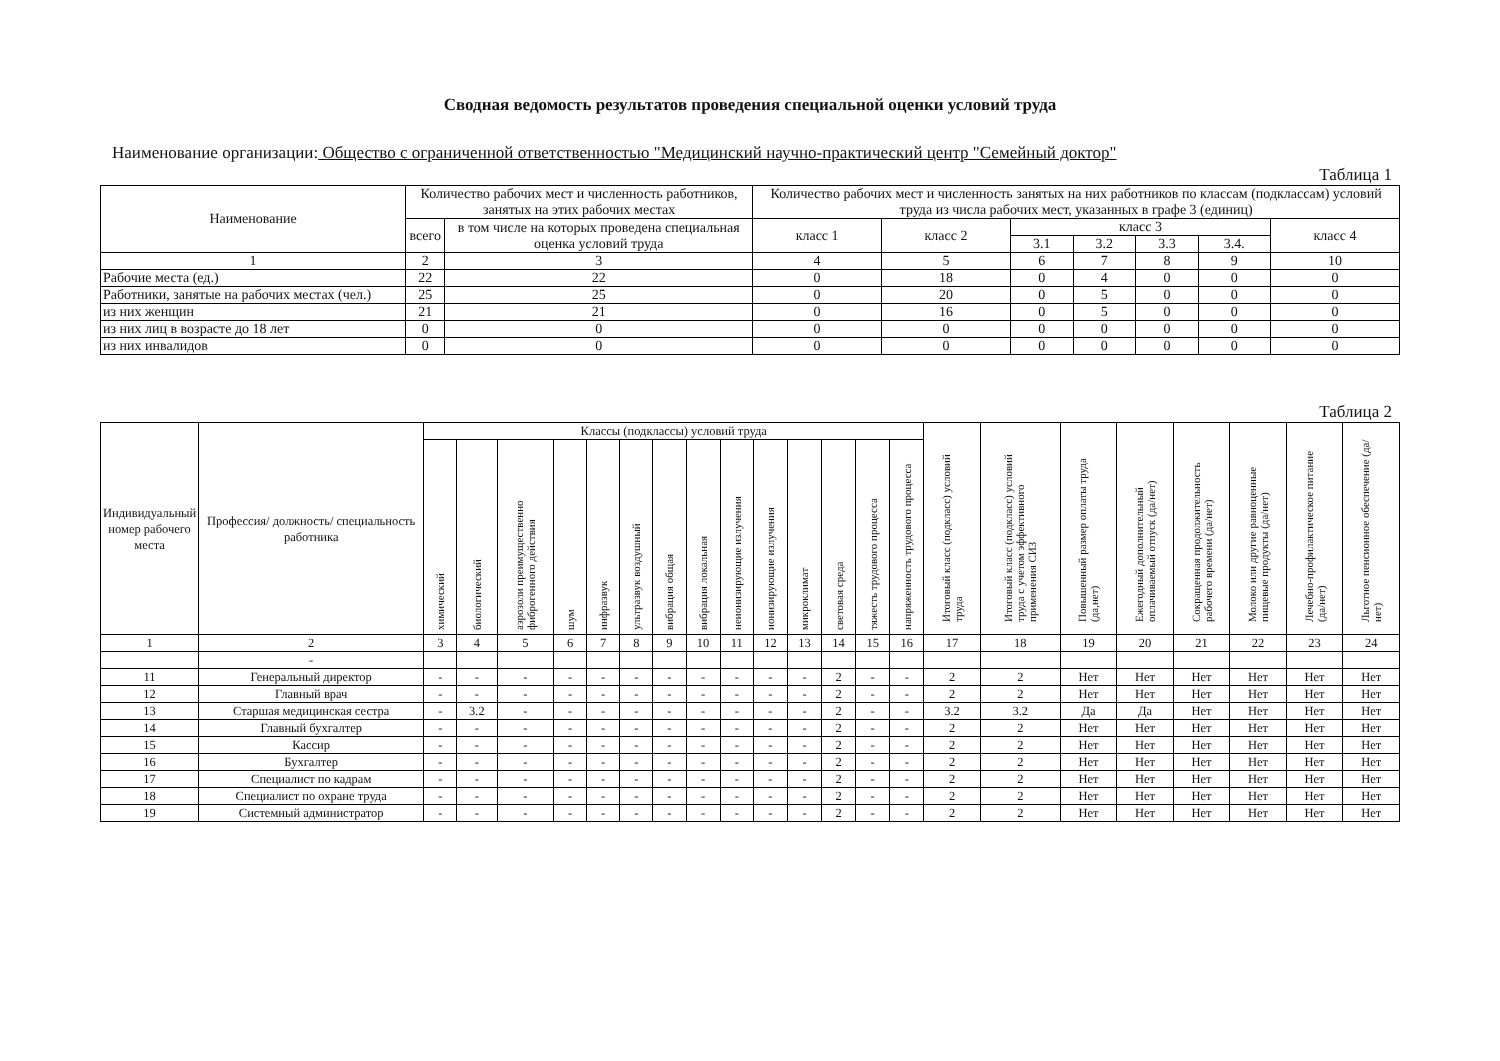Сводная ведомость результатов проведения специальной оценки условий труда
Наименование организации: Общество с ограниченной ответственностью "Медицинский научно-практический центр "Семейный доктор"
Таблица 1
| Наименование | Количество рабочих мест и численность работников, занятых на этих рабочих местах | | Количество рабочих мест и численность занятых на них работников по классам (подклассам) условий труда из числа рабочих мест, указанных в графе 3 (единиц) | | | | | | |
| --- | --- | --- | --- | --- | --- | --- | --- | --- | --- |
| | всего | в том числе на которых проведена специальная оценка условий труда | класс 1 | класс 2 | класс 3 | | | | класс 4 |
| | | | | | 3.1 | 3.2 | 3.3 | 3.4. | |
| 1 | 2 | 3 | 4 | 5 | 6 | 7 | 8 | 9 | 10 |
| Рабочие места (ед.) | 22 | 22 | 0 | 18 | 0 | 4 | 0 | 0 | 0 |
| Работники, занятые на рабочих местах (чел.) | 25 | 25 | 0 | 20 | 0 | 5 | 0 | 0 | 0 |
| из них женщин | 21 | 21 | 0 | 16 | 0 | 5 | 0 | 0 | 0 |
| из них лиц в возрасте до 18 лет | 0 | 0 | 0 | 0 | 0 | 0 | 0 | 0 | 0 |
| из них инвалидов | 0 | 0 | 0 | 0 | 0 | 0 | 0 | 0 | 0 |
Таблица 2
| Индивидуальный номер рабочего места | Профессия/ должность/ специальность работника | Классы (подклассы) условий труда | | | | | | | | | | | | | | Итоговый класс (подкласс) условий труда | Итоговый класс (подкласс) условий труда с учетом эффективного применения СИЗ | Повышенный размер оплаты труда (да,нет) | Ежегодный дополнительный оплачиваемый отпуск (да/нет) | Сокращенная продолжительность рабочего времени (да/нет) | Молоко или другие равноценные пищевые продукты (да/нет) | Лечебно-профилактическое питание (да/нет) | Льготное пенсионное обеспечение (да/нет) |
| --- | --- | --- | --- | --- | --- | --- | --- | --- | --- | --- | --- | --- | --- | --- | --- | --- | --- | --- | --- | --- | --- | --- | --- |
| | | химический | биологический | аэрозоли преимущественно фиброгенного действия | шум | инфразвук | ультразвук воздушный | вибрация общая | вибрация локальная | неионизирующие излучения | ионизирующие излучения | микроклимат | световая среда | тяжесть трудового процесса | напряженность трудового процесса | | | | | | | | |
| 1 | 2 | 3 | 4 | 5 | 6 | 7 | 8 | 9 | 10 | 11 | 12 | 13 | 14 | 15 | 16 | 17 | 18 | 19 | 20 | 21 | 22 | 23 | 24 |
| | - | | | | | | | | | | | | | | | | | | | | | | |
| 11 | Генеральный директор | - | - | - | - | - | - | - | - | - | - | - | 2 | - | - | 2 | 2 | Нет | Нет | Нет | Нет | Нет | Нет |
| 12 | Главный врач | - | - | - | - | - | - | - | - | - | - | - | 2 | - | - | 2 | 2 | Нет | Нет | Нет | Нет | Нет | Нет |
| 13 | Старшая медицинская сестра | - | 3.2 | - | - | - | - | - | - | - | - | - | 2 | - | - | 3.2 | 3.2 | Да | Да | Нет | Нет | Нет | Нет |
| 14 | Главный бухгалтер | - | - | - | - | - | - | - | - | - | - | - | 2 | - | - | 2 | 2 | Нет | Нет | Нет | Нет | Нет | Нет |
| 15 | Кассир | - | - | - | - | - | - | - | - | - | - | - | 2 | - | - | 2 | 2 | Нет | Нет | Нет | Нет | Нет | Нет |
| 16 | Бухгалтер | - | - | - | - | - | - | - | - | - | - | - | 2 | - | - | 2 | 2 | Нет | Нет | Нет | Нет | Нет | Нет |
| 17 | Специалист по кадрам | - | - | - | - | - | - | - | - | - | - | - | 2 | - | - | 2 | 2 | Нет | Нет | Нет | Нет | Нет | Нет |
| 18 | Специалист по охране труда | - | - | - | - | - | - | - | - | - | - | - | 2 | - | - | 2 | 2 | Нет | Нет | Нет | Нет | Нет | Нет |
| 19 | Системный администратор | - | - | - | - | - | - | - | - | - | - | - | 2 | - | - | 2 | 2 | Нет | Нет | Нет | Нет | Нет | Нет |